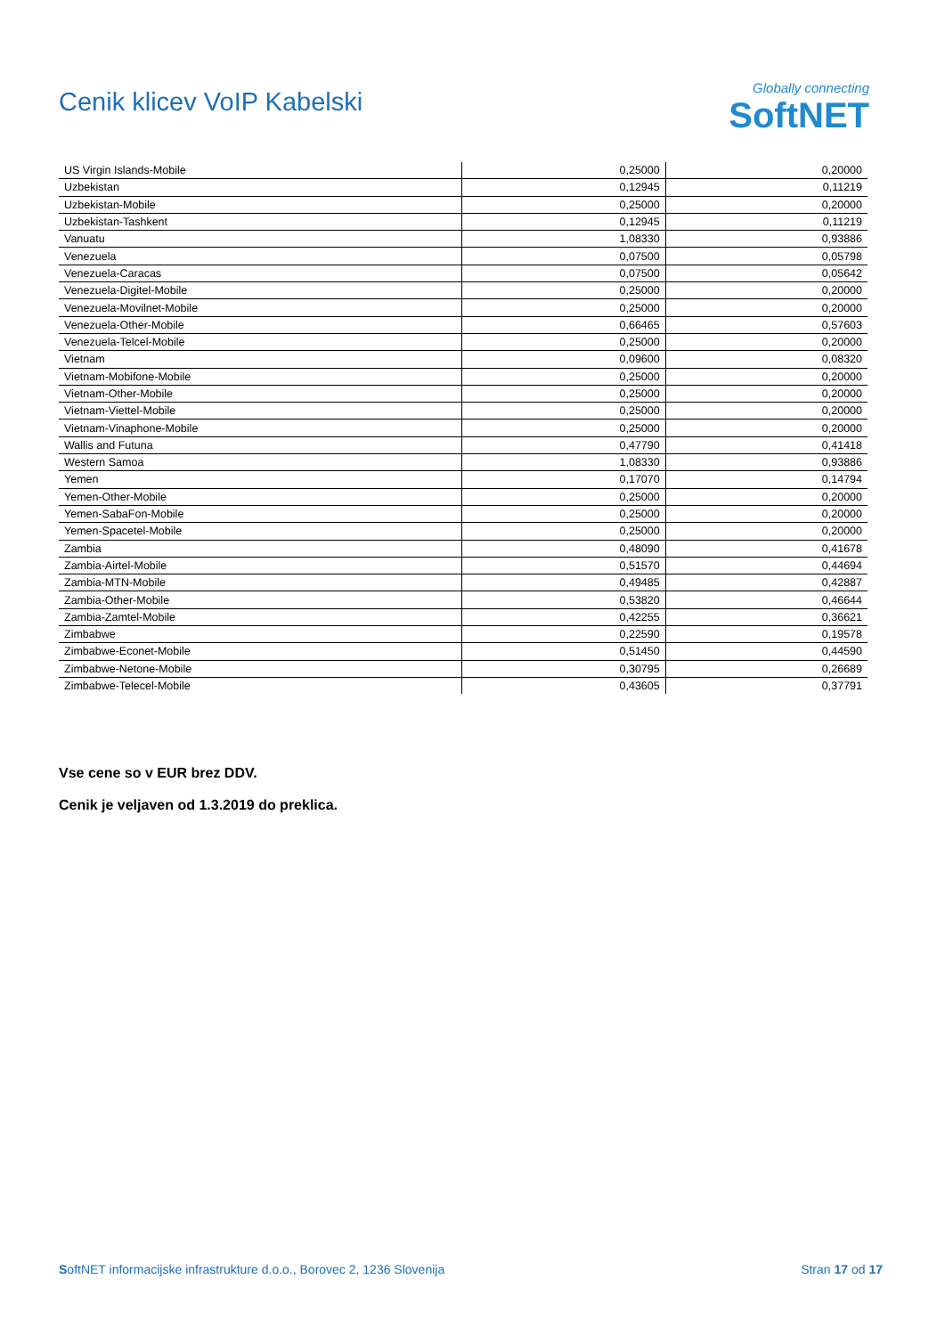Cenik klicev VoIP Kabelski
Globally connecting
SoftNET
| US Virgin Islands-Mobile | 0,25000 | 0,20000 |
| Uzbekistan | 0,12945 | 0,11219 |
| Uzbekistan-Mobile | 0,25000 | 0,20000 |
| Uzbekistan-Tashkent | 0,12945 | 0,11219 |
| Vanuatu | 1,08330 | 0,93886 |
| Venezuela | 0,07500 | 0,05798 |
| Venezuela-Caracas | 0,07500 | 0,05642 |
| Venezuela-Digitel-Mobile | 0,25000 | 0,20000 |
| Venezuela-Movilnet-Mobile | 0,25000 | 0,20000 |
| Venezuela-Other-Mobile | 0,66465 | 0,57603 |
| Venezuela-Telcel-Mobile | 0,25000 | 0,20000 |
| Vietnam | 0,09600 | 0,08320 |
| Vietnam-Mobifone-Mobile | 0,25000 | 0,20000 |
| Vietnam-Other-Mobile | 0,25000 | 0,20000 |
| Vietnam-Viettel-Mobile | 0,25000 | 0,20000 |
| Vietnam-Vinaphone-Mobile | 0,25000 | 0,20000 |
| Wallis and Futuna | 0,47790 | 0,41418 |
| Western Samoa | 1,08330 | 0,93886 |
| Yemen | 0,17070 | 0,14794 |
| Yemen-Other-Mobile | 0,25000 | 0,20000 |
| Yemen-SabaFon-Mobile | 0,25000 | 0,20000 |
| Yemen-Spacetel-Mobile | 0,25000 | 0,20000 |
| Zambia | 0,48090 | 0,41678 |
| Zambia-Airtel-Mobile | 0,51570 | 0,44694 |
| Zambia-MTN-Mobile | 0,49485 | 0,42887 |
| Zambia-Other-Mobile | 0,53820 | 0,46644 |
| Zambia-Zamtel-Mobile | 0,42255 | 0,36621 |
| Zimbabwe | 0,22590 | 0,19578 |
| Zimbabwe-Econet-Mobile | 0,51450 | 0,44590 |
| Zimbabwe-Netone-Mobile | 0,30795 | 0,26689 |
| Zimbabwe-Telecel-Mobile | 0,43605 | 0,37791 |
Vse cene so v EUR brez DDV.
Cenik je veljaven od 1.3.2019 do preklica.
SoftNET informacijske infrastrukture d.o.o., Borovec 2, 1236 Slovenija Stran 17 od 17